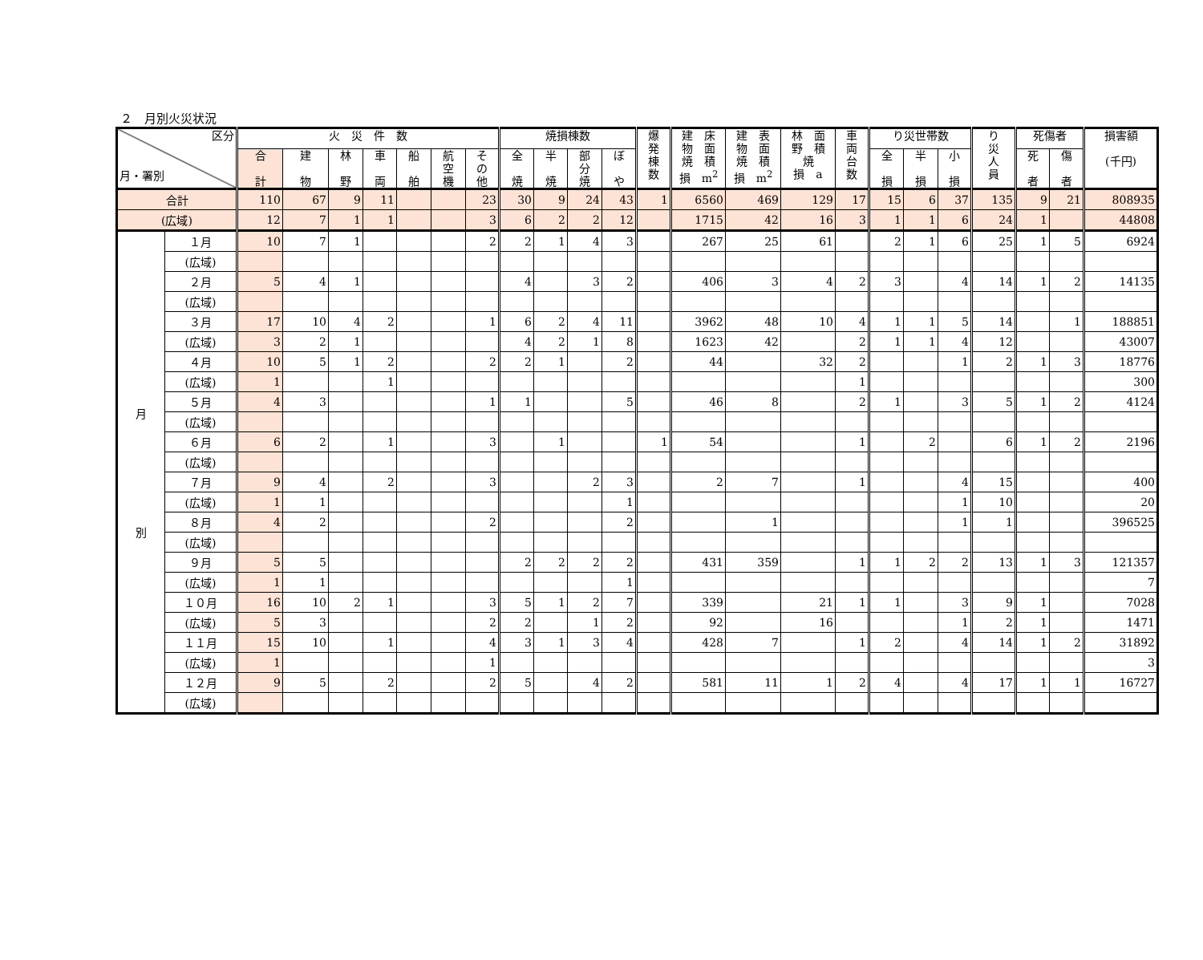２　月別火災状況
| 区分 月・署別 | | 火 災 件 数 | | | | | | | 焼損棟数 | | | | 爆 発 棟 数 | 建 床 物 面 焼 積 損 m<sup>2</sup> | 建 表 物 面 焼 積 損 m<sup>2</sup> | 林 面 野 積 焼 損 a | 車 両 台 数 | り災世帯数 | | | り 災 人 員 | 死傷者 | | 損害額 (千円) |
| --- | --- | --- | --- | --- | --- | --- | --- | --- | --- | --- | --- | --- | --- | --- | --- | --- | --- | --- | --- | --- | --- | --- | --- | --- |
| | | 合 計 | 建 物 | 林 野 | 車 両 | 船 舶 | 航 空 機 | そ の 他 | 全 焼 | 半 焼 | 部 分 焼 | ぼ や | | | | | | 全 損 | 半 損 | 小 損 | | 死 者 | 傷 者 | |
| 合計 | | 110 | 67 | 9 | 11 | | | 23 | 30 | 9 | 24 | 43 | 1 | 6560 | 469 | 129 | 17 | 15 | 6 | 37 | 135 | 9 | 21 | 808935 |
| (広域) | | 12 | 7 | 1 | 1 | | | 3 | 6 | 2 | 2 | 12 | | 1715 | 42 | 16 | 3 | 1 | 1 | 6 | 24 | 1 | | 44808 |
| 月 別 | １月 | 10 | 7 | 1 | | | | 2 | 2 | 1 | 4 | 3 | | 267 | 25 | 61 | | 2 | 1 | 6 | 25 | 1 | 5 | 6924 |
| | (広域) | | | | | | | | | | | | | | | | | | | | | | | |
| | ２月 | 5 | 4 | 1 | | | | | 4 | | 3 | 2 | | 406 | 3 | 4 | 2 | 3 | | 4 | 14 | 1 | 2 | 14135 |
| | (広域) | | | | | | | | | | | | | | | | | | | | | | | |
| | ３月 | 17 | 10 | 4 | 2 | | | 1 | 6 | 2 | 4 | 11 | | 3962 | 48 | 10 | 4 | 1 | 1 | 5 | 14 | | 1 | 188851 |
| | (広域) | 3 | 2 | 1 | | | | | 4 | 2 | 1 | 8 | | 1623 | 42 | | 2 | 1 | 1 | 4 | 12 | | | 43007 |
| | ４月 | 10 | 5 | 1 | 2 | | | 2 | 2 | 1 | | 2 | | 44 | | 32 | 2 | | | 1 | 2 | 1 | 3 | 18776 |
| | (広域) | 1 | | | 1 | | | | | | | | | | | | 1 | | | | | | | 300 |
| | ５月 | 4 | 3 | | | | | 1 | 1 | | | 5 | | 46 | 8 | | 2 | 1 | | 3 | 5 | 1 | 2 | 4124 |
| | (広域) | | | | | | | | | | | | | | | | | | | | | | | |
| | ６月 | 6 | 2 | | 1 | | | 3 | | 1 | | | 1 | 54 | | | 1 | | 2 | | 6 | 1 | 2 | 2196 |
| | (広域) | | | | | | | | | | | | | | | | | | | | | | | |
| | ７月 | 9 | 4 | | 2 | | | 3 | | | 2 | 3 | | 2 | 7 | | 1 | | | 4 | 15 | | | 400 |
| | (広域) | 1 | 1 | | | | | | | | | 1 | | | | | | | | 1 | 10 | | | 20 |
| | ８月 | 4 | 2 | | | | | 2 | | | | 2 | | | 1 | | | | | 1 | 1 | | | 396525 |
| | (広域) | | | | | | | | | | | | | | | | | | | | | | | |
| | ９月 | 5 | 5 | | | | | | 2 | 2 | 2 | 2 | | 431 | 359 | | 1 | 1 | 2 | 2 | 13 | 1 | 3 | 121357 |
| | (広域) | 1 | 1 | | | | | | | | | 1 | | | | | | | | | | | | 7 |
| | １０月 | 16 | 10 | 2 | 1 | | | 3 | 5 | 1 | 2 | 7 | | 339 | | 21 | 1 | 1 | | 3 | 9 | 1 | | 7028 |
| | (広域) | 5 | 3 | | | | | 2 | 2 | | 1 | 2 | | 92 | | 16 | | | | 1 | 2 | 1 | | 1471 |
| | １１月 | 15 | 10 | | 1 | | | 4 | 3 | 1 | 3 | 4 | | 428 | 7 | | 1 | 2 | | 4 | 14 | 1 | 2 | 31892 |
| | (広域) | 1 | | | | | | 1 | | | | | | | | | | | | | | | | 3 |
| | １２月 | 9 | 5 | | 2 | | | 2 | 5 | | 4 | 2 | | 581 | 11 | 1 | 2 | 4 | | 4 | 17 | 1 | 1 | 16727 |
| | (広域) | | | | | | | | | | | | | | | | | | | | | | | |